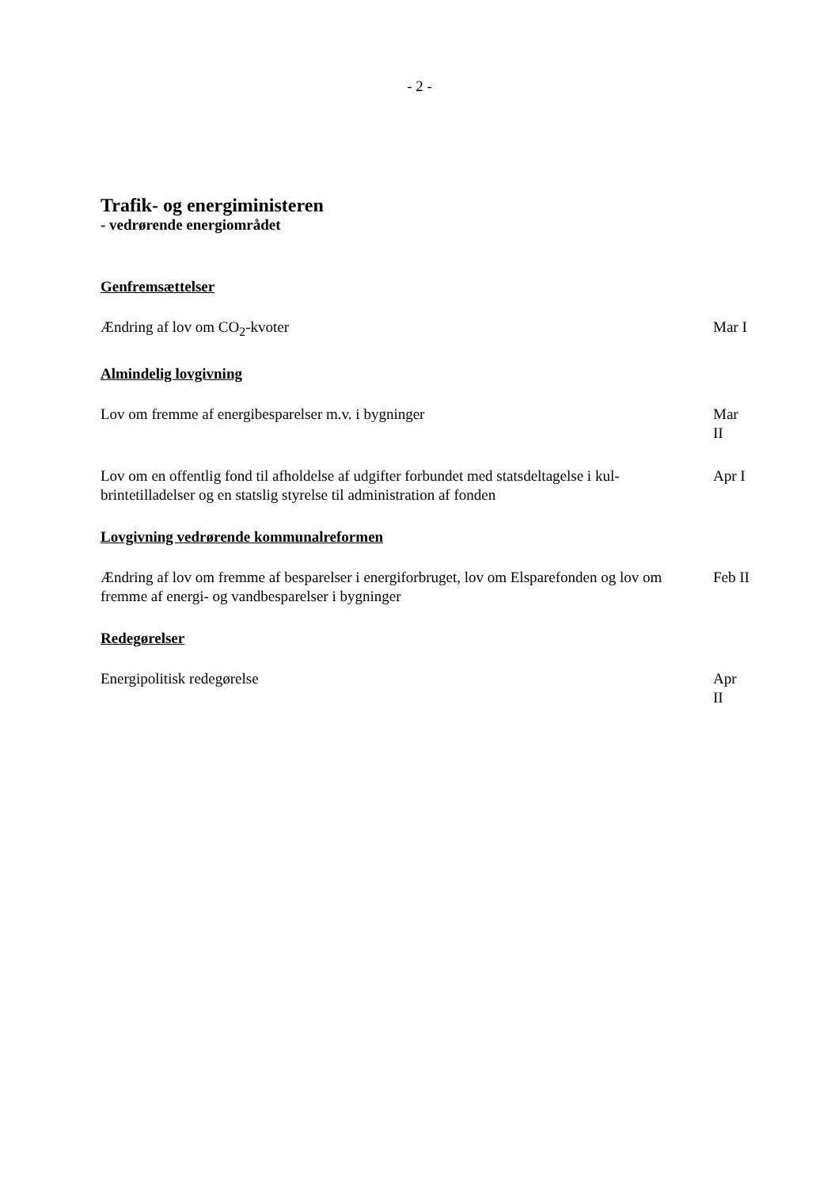- 2 -
Trafik- og energiministeren
- vedrørende energiområdet
Genfremsættelser
Ændring af lov om CO<sub>2</sub>-kvoter Mar I
Almindelig lovgivning
Lov om fremme af energibesparelser m.v. i bygninger Mar II
Lov om en offentlig fond til afholdelse af udgifter forbundet med statsdeltagelse i kul-brintetilladelser og en statslig styrelse til administration af fonden
Apr I
Lovgivning vedrørende kommunalreformen
Ændring af lov om fremme af besparelser i energiforbruget, lov om Elsparefonden og lov om fremme af energi- og vandbesparelser i bygninger
Feb II
Redegørelser
Energipolitisk redegørelse Apr II